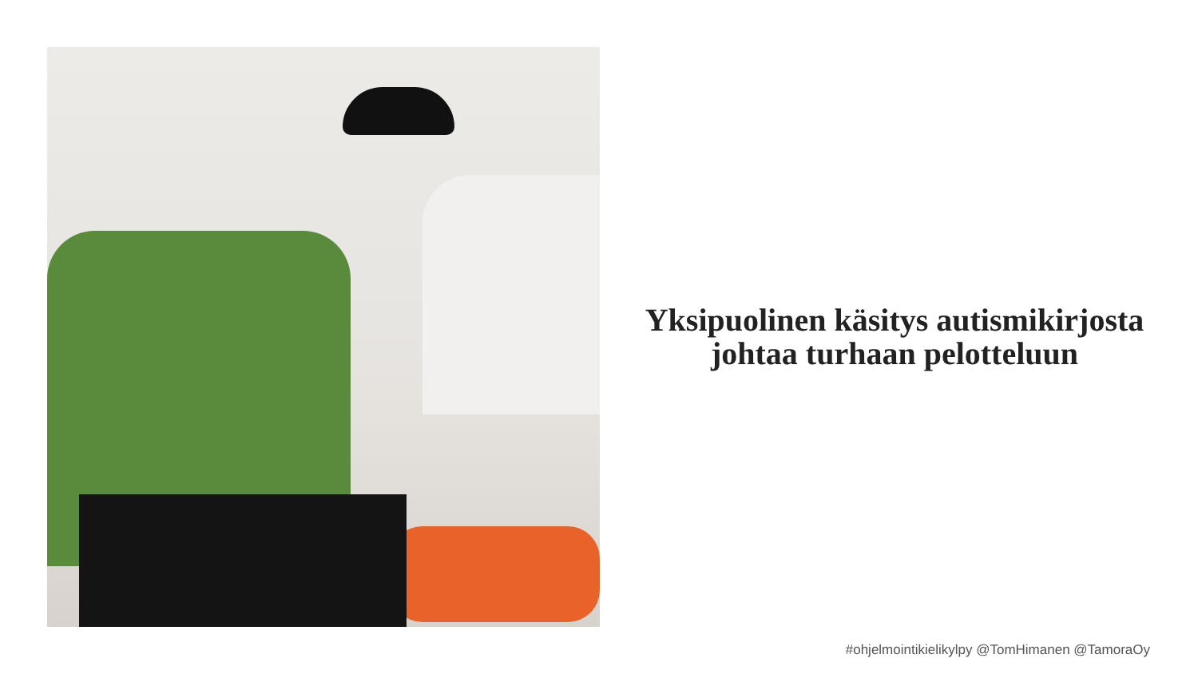Yksipuolinen käsitys autismikirjosta johtaa turhaan pelotteluun
#ohjelmointikielikylpy @TomHimanen @TamoraOy